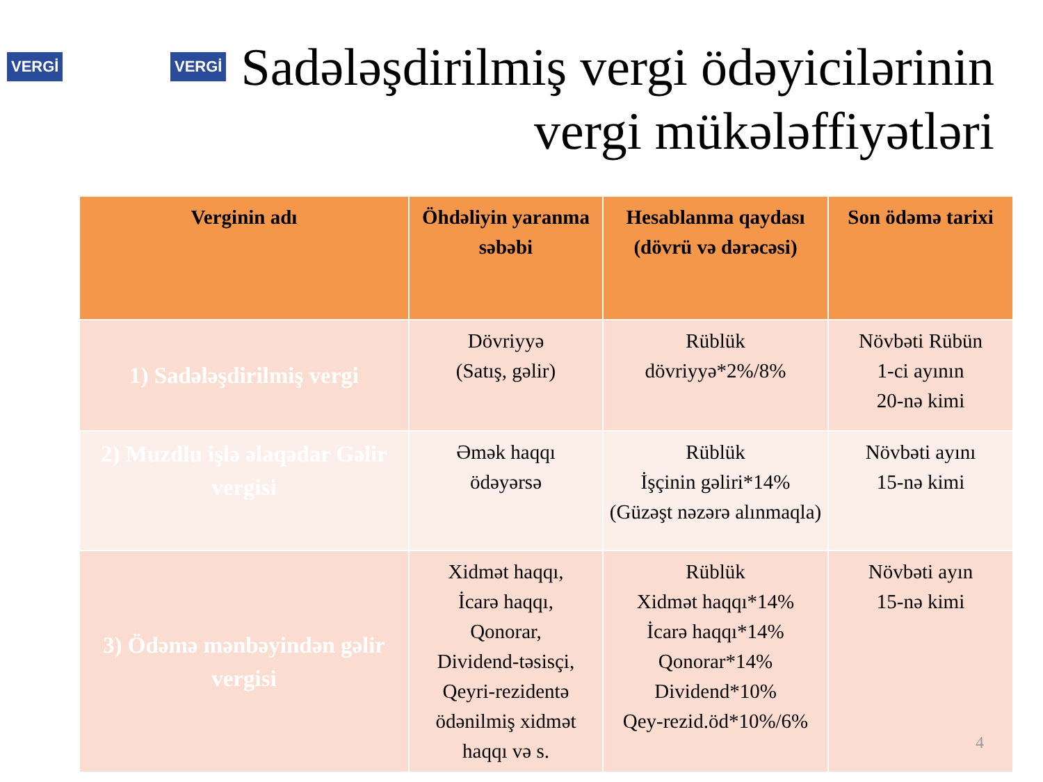VERGİ VERGİ
Sadələşdirilmiş vergi ödəyicilərinin vergi mükələffiyətləri
| Verginin adı | Öhdəliyin yaranma səbəbi | Hesablanma qaydası (dövrü və dərəcəsi) | Son ödəmə tarixi |
| --- | --- | --- | --- |
| 1) Sadələşdirilmiş vergi | Dövriyyə (Satış, gəlir) | Rüblük dövriyyə*2%/8% | Növbəti Rübün 1-ci ayının 20-nə kimi |
| 2) Muzdlu işlə əlaqədar Gəlir vergisi | Əmək haqqı ödəyərsə | Rüblük İşçinin gəliri*14% (Güzəşt nəzərə alınmaqla) | Növbəti ayını 15-nə kimi |
| 3) Ödəmə mənbəyindən gəlir vergisi | Xidmət haqqı, İcarə haqqı, Qonorar, Dividend-təsisçi, Qeyri-rezidentə ödənilmiş xidmət haqqı və s. | Rüblük Xidmət haqqı*14% İcarə haqqı*14% Qonorar*14% Dividend*10% Qey-rezid.öd*10%/6% | Növbəti ayın 15-nə kimi |
4